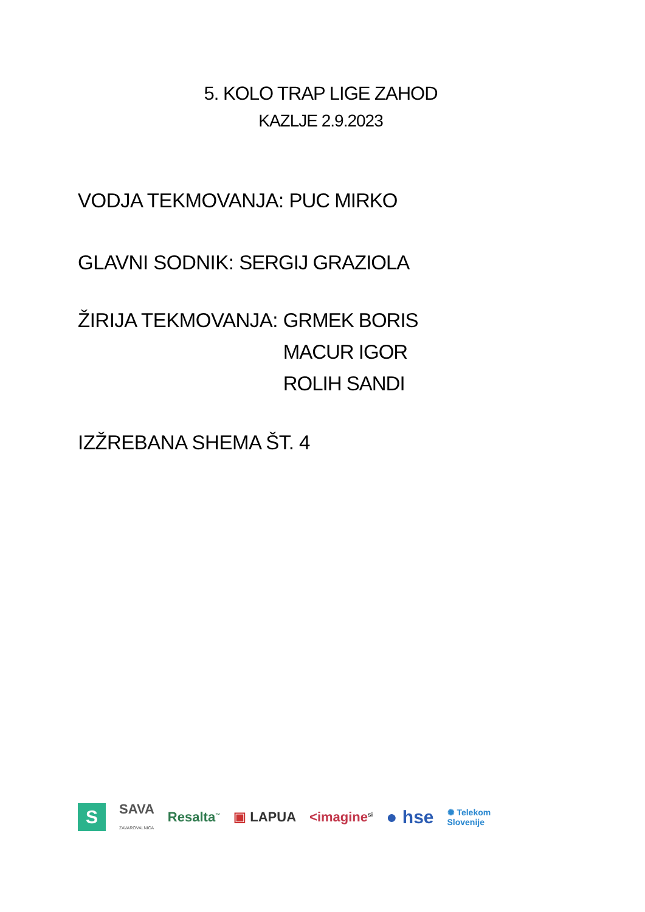5. KOLO TRAP LIGE ZAHOD
KAZLJE 2.9.2023
VODJA TEKMOVANJA: PUC MIRKO
GLAVNI SODNIK: SERGIJ GRAZIOLA
ŽIRIJA TEKMOVANJA: GRMEK BORIS
MACUR IGOR
ROLIH SANDI
IZŽREBANA SHEMA ŠT. 4
S SAVA
ZAVAROVALNICA Resalta<sup>™</sup> ▣ LAPUA <imagine<sup>si</sup> ● hse ✺ Telekom
Slovenije